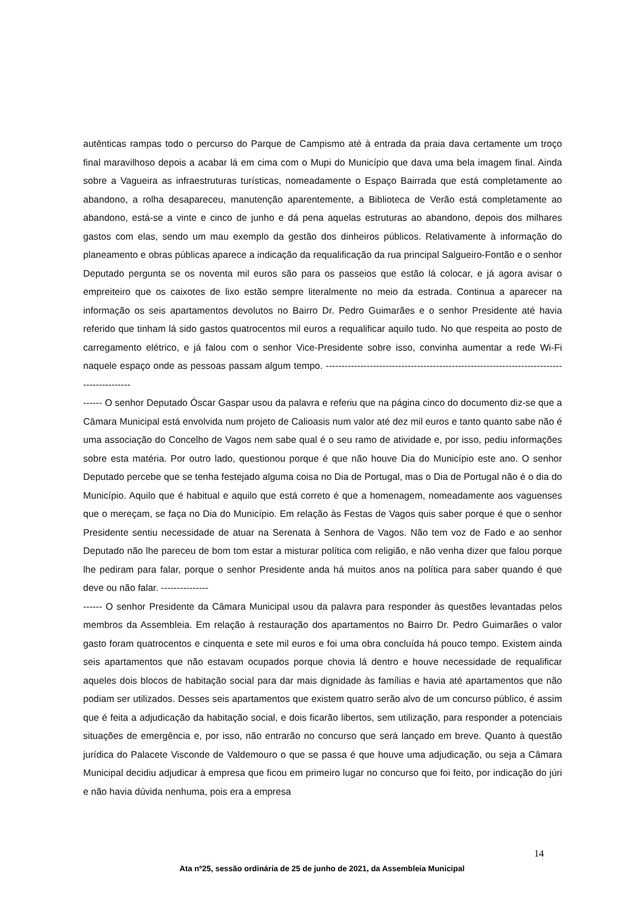autênticas rampas todo o percurso do Parque de Campismo até à entrada da praia dava certamente um troço final maravilhoso depois a acabar lá em cima com o Mupi do Município que dava uma bela imagem final. Ainda sobre a Vagueira as infraestruturas turísticas, nomeadamente o Espaço Bairrada que está completamente ao abandono, a rolha desapareceu, manutenção aparentemente, a Biblioteca de Verão está completamente ao abandono, está-se a vinte e cinco de junho e dá pena aquelas estruturas ao abandono, depois dos milhares gastos com elas, sendo um mau exemplo da gestão dos dinheiros públicos. Relativamente à informação do planeamento e obras públicas aparece a indicação da requalificação da rua principal Salgueiro-Fontão e o senhor Deputado pergunta se os noventa mil euros são para os passeios que estão lá colocar, e já agora avisar o empreiteiro que os caixotes de lixo estão sempre literalmente no meio da estrada. Continua a aparecer na informação os seis apartamentos devolutos no Bairro Dr. Pedro Guimarães e o senhor Presidente até havia referido que tinham lá sido gastos quatrocentos mil euros a requalificar aquilo tudo. No que respeita ao posto de carregamento elétrico, e já falou com o senhor Vice-Presidente sobre isso, convinha aumentar a rede Wi-Fi naquele espaço onde as pessoas passam algum tempo. ------------------------------------------------------------------------------------------
------ O senhor Deputado Óscar Gaspar usou da palavra e referiu que na página cinco do documento diz-se que a Câmara Municipal está envolvida num projeto de Calioasis num valor até dez mil euros e tanto quanto sabe não é uma associação do Concelho de Vagos nem sabe qual é o seu ramo de atividade e, por isso, pediu informações sobre esta matéria. Por outro lado, questionou porque é que não houve Dia do Município este ano. O senhor Deputado percebe que se tenha festejado alguma coisa no Dia de Portugal, mas o Dia de Portugal não é o dia do Município. Aquilo que é habitual e aquilo que está correto é que a homenagem, nomeadamente aos vaguenses que o mereçam, se faça no Dia do Município. Em relação às Festas de Vagos quis saber porque é que o senhor Presidente sentiu necessidade de atuar na Serenata à Senhora de Vagos. Não tem voz de Fado e ao senhor Deputado não lhe pareceu de bom tom estar a misturar política com religião, e não venha dizer que falou porque lhe pediram para falar, porque o senhor Presidente anda há muitos anos na política para saber quando é que deve ou não falar. ---------------
------ O senhor Presidente da Câmara Municipal usou da palavra para responder às questões levantadas pelos membros da Assembleia. Em relação à restauração dos apartamentos no Bairro Dr. Pedro Guimarães o valor gasto foram quatrocentos e cinquenta e sete mil euros e foi uma obra concluída há pouco tempo. Existem ainda seis apartamentos que não estavam ocupados porque chovia lá dentro e houve necessidade de requalificar aqueles dois blocos de habitação social para dar mais dignidade às famílias e havia até apartamentos que não podiam ser utilizados. Desses seis apartamentos que existem quatro serão alvo de um concurso público, é assim que é feita a adjudicação da habitação social, e dois ficarão libertos, sem utilização, para responder a potenciais situações de emergência e, por isso, não entrarão no concurso que será lançado em breve. Quanto à questão jurídica do Palacete Visconde de Valdemouro o que se passa é que houve uma adjudicação, ou seja a Câmara Municipal decidiu adjudicar à empresa que ficou em primeiro lugar no concurso que foi feito, por indicação do júri e não havia dúvida nenhuma, pois era a empresa
14
Ata nº25, sessão ordinária de 25 de junho de 2021, da Assembleia Municipal